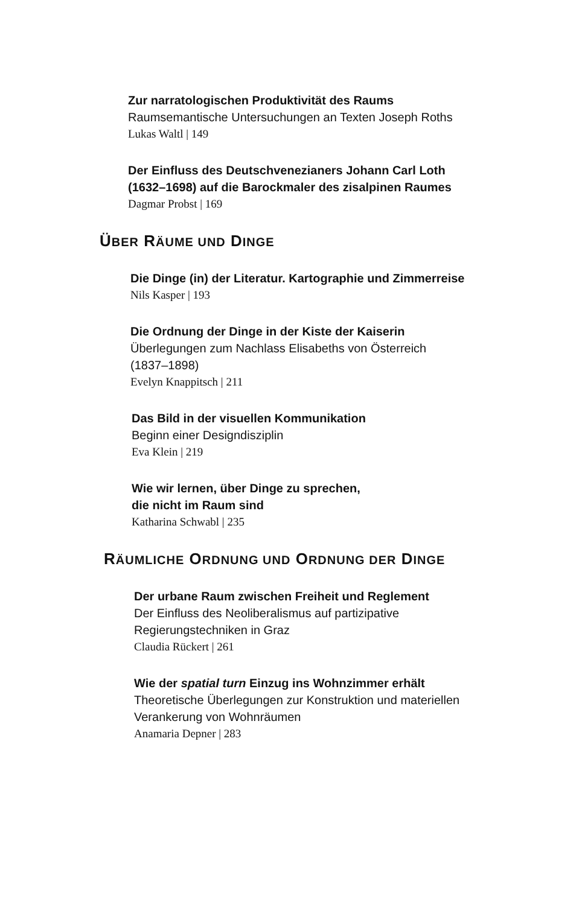Zur narratologischen Produktivität des Raums
Raumsemantische Untersuchungen an Texten Joseph Roths
Lukas Waltl | 149
Der Einfluss des Deutschvenezianers Johann Carl Loth
(1632–1698) auf die Barockmaler des zisalpinen Raumes
Dagmar Probst | 169
ÜBER RÄUME UND DINGE
Die Dinge (in) der Literatur. Kartographie und Zimmerreise
Nils Kasper | 193
Die Ordnung der Dinge in der Kiste der Kaiserin
Überlegungen zum Nachlass Elisabeths von Österreich
(1837–1898)
Evelyn Knappitsch | 211
Das Bild in der visuellen Kommunikation
Beginn einer Designdisziplin
Eva Klein | 219
Wie wir lernen, über Dinge zu sprechen,
die nicht im Raum sind
Katharina Schwabl | 235
RÄUMLICHE ORDNUNG UND ORDNUNG DER DINGE
Der urbane Raum zwischen Freiheit und Reglement
Der Einfluss des Neoliberalismus auf partizipative
Regierungstechniken in Graz
Claudia Rückert | 261
Wie der spatial turn Einzug ins Wohnzimmer erhält
Theoretische Überlegungen zur Konstruktion und materiellen
Verankerung von Wohnräumen
Anamaria Depner | 283